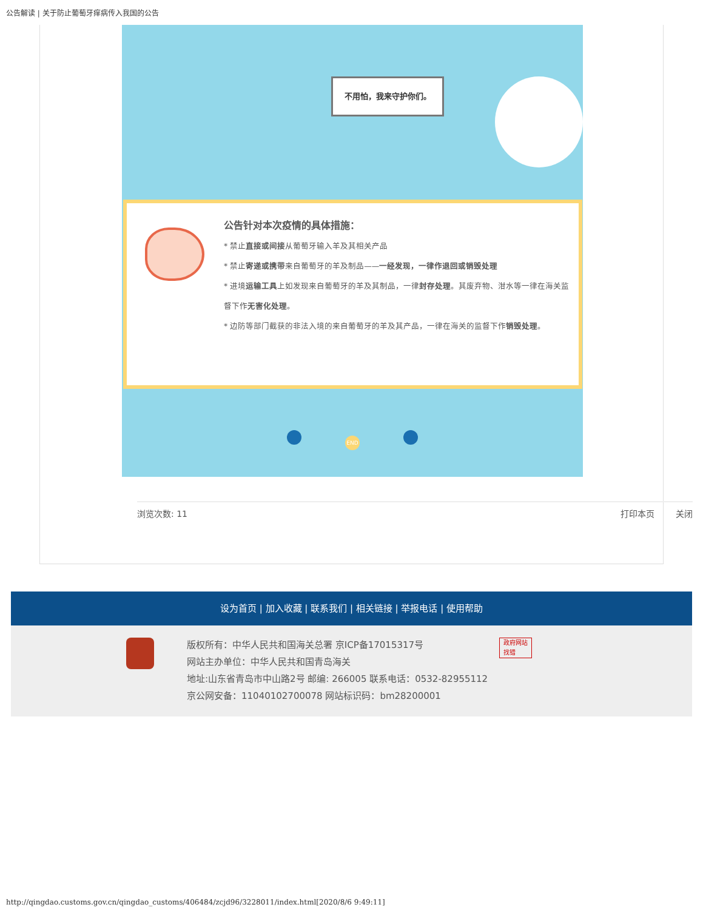公告解读 | 关于防止葡萄牙痒病传入我国的公告
不用怕，我来守护你们。
公告针对本次疫情的具体措施：
* 禁止直接或间接从葡萄牙输入羊及其相关产品
* 禁止寄递或携带来自葡萄牙的羊及制品——一经发现，一律作退回或销毁处理
* 进境运输工具上如发现来自葡萄牙的羊及其制品，一律封存处理。其废弃物、泔水等一律在海关监督下作无害化处理。
* 边防等部门截获的非法入境的来自葡萄牙的羊及其产品，一律在海关的监督下作销毁处理。
END
浏览次数: 11 打印本页 关闭
设为首页 | 加入收藏 | 联系我们 | 相关链接 | 举报电话 | 使用帮助
版权所有：中华人民共和国海关总署 京ICP备17015317号
网站主办单位：中华人民共和国青岛海关
地址:山东省青岛市中山路2号 邮编: 266005 联系电话：0532-82955112
京公网安备：11040102700078 网站标识码：bm28200001
政府网站
找错
http://qingdao.customs.gov.cn/qingdao_customs/406484/zcjd96/3228011/index.html[2020/8/6 9:49:11]